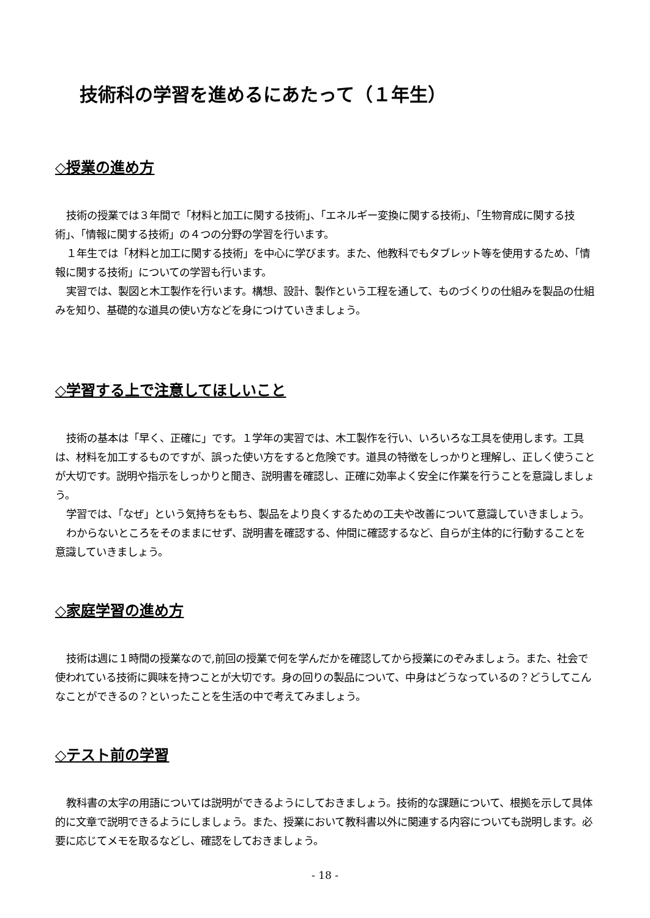技術科の学習を進めるにあたって（１年生）
◇授業の進め方
技術の授業では３年間で「材料と加工に関する技術」、「エネルギー変換に関する技術」、「生物育成に関する技術」、「情報に関する技術」の４つの分野の学習を行います。
１年生では「材料と加工に関する技術」を中心に学びます。また、他教科でもタブレット等を使用するため、「情報に関する技術」についての学習も行います。
実習では、製図と木工製作を行います。構想、設計、製作という工程を通して、ものづくりの仕組みを製品の仕組みを知り、基礎的な道具の使い方などを身につけていきましょう。
◇学習する上で注意してほしいこと
技術の基本は「早く、正確に」です。１学年の実習では、木工製作を行い、いろいろな工具を使用します。工具は、材料を加工するものですが、誤った使い方をすると危険です。道具の特徴をしっかりと理解し、正しく使うことが大切です。説明や指示をしっかりと聞き、説明書を確認し、正確に効率よく安全に作業を行うことを意識しましょう。
学習では、「なぜ」という気持ちをもち、製品をより良くするための工夫や改善について意識していきましょう。
わからないところをそのままにせず、説明書を確認する、仲間に確認するなど、自らが主体的に行動することを意識していきましょう。
◇家庭学習の進め方
技術は週に１時間の授業なので,前回の授業で何を学んだかを確認してから授業にのぞみましょう。また、社会で使われている技術に興味を持つことが大切です。身の回りの製品について、中身はどうなっているの？どうしてこんなことができるの？といったことを生活の中で考えてみましょう。
◇テスト前の学習
教科書の太字の用語については説明ができるようにしておきましょう。技術的な課題について、根拠を示して具体的に文章で説明できるようにしましょう。また、授業において教科書以外に関連する内容についても説明します。必要に応じてメモを取るなどし、確認をしておきましょう。
- 18 -